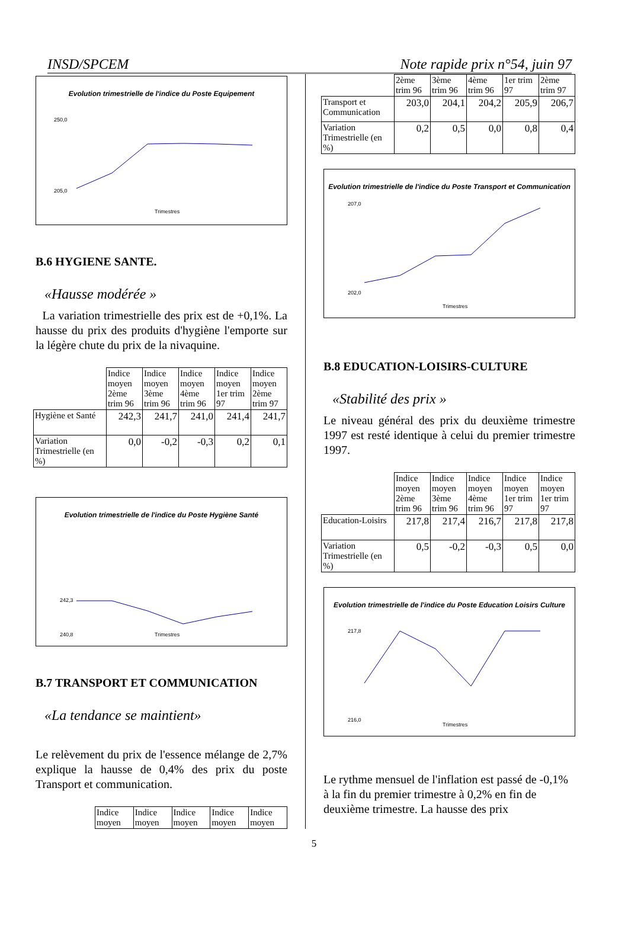INSD/SPCEM Note rapide prix n°54, juin 97
Evolution trimestrielle de l'indice du Poste Equipement
Trimestres
250,0
205,0
B.6 HYGIENE SANTE.
«Hausse modérée »
La variation trimestrielle des prix est de +0,1%. La hausse du prix des produits d'hygiène l'emporte sur la légère chute du prix de la nivaquine.
| | Indice moyen 2ème trim 96 | Indice moyen 3ème trim 96 | Indice moyen 4ème trim 96 | Indice moyen 1er trim 97 | Indice moyen 2ème trim 97 |
| --- | --- | --- | --- | --- | --- |
| Hygiène et Santé | 242,3 | 241,7 | 241,0 | 241,4 | 241,7 |
| Variation Trimestrielle (en %) | 0,0 | -0,2 | -0,3 | 0,2 | 0,1 |
Evolution trimestrielle de l'indice du Poste Hygiène Santé
Trimestres
242,3
240,8
B.7 TRANSPORT ET COMMUNICATION
«La tendance se maintient»
Le relèvement du prix de l'essence mélange de 2,7% explique la hausse de 0,4% des prix du poste Transport et communication.
| Indice moyen | Indice moyen | Indice moyen | Indice moyen | Indice moyen |
| --- | --- | --- | --- | --- |
| | 2ème trim 96 | 3ème trim 96 | 4ème trim 96 | 1er trim 97 | 2ème trim 97 |
| --- | --- | --- | --- | --- | --- |
| Transport et Communication | 203,0 | 204,1 | 204,2 | 205,9 | 206,7 |
| Variation Trimestrielle (en %) | 0,2 | 0,5 | 0,0 | 0,8 | 0,4 |
Evolution trimestrielle de l'indice du Poste Transport et Communication
Trimestres
207,0
202,0
B.8 EDUCATION-LOISIRS-CULTURE
«Stabilité des prix »
Le niveau général des prix du deuxième trimestre 1997 est resté identique à celui du premier trimestre 1997.
| | Indice moyen 2ème trim 96 | Indice moyen 3ème trim 96 | Indice moyen 4ème trim 96 | Indice moyen 1er trim 97 | Indice moyen 1er trim 97 |
| --- | --- | --- | --- | --- | --- |
| Education-Loisirs | 217,8 | 217,4 | 216,7 | 217,8 | 217,8 |
| Variation Trimestrielle (en %) | 0,5 | -0,2 | -0,3 | 0,5 | 0,0 |
Evolution trimestrielle de l'indice du Poste Education Loisirs Culture
Trimestres
217,8
216,0
Le rythme mensuel de l'inflation est passé de -0,1% à la fin du premier trimestre à 0,2% en fin de deuxième trimestre. La hausse des prix
5